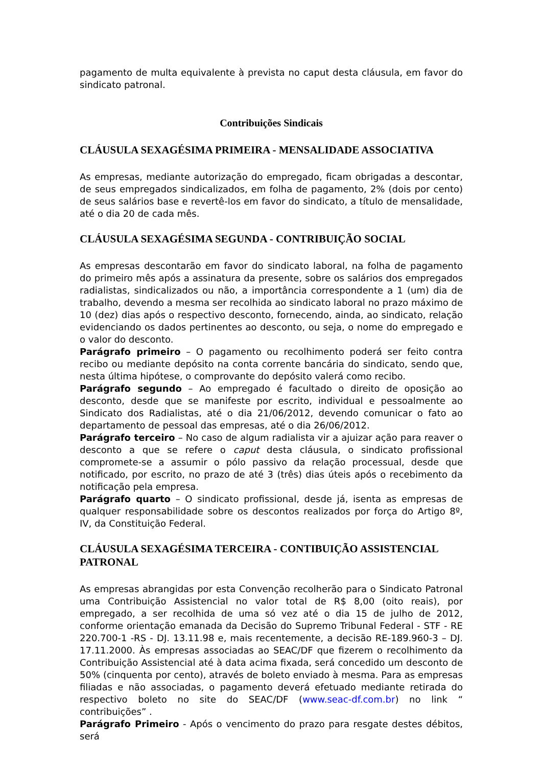pagamento de multa equivalente à prevista no caput desta cláusula, em favor do sindicato patronal.
Contribuições Sindicais
CLÁUSULA SEXAGÉSIMA PRIMEIRA - MENSALIDADE ASSOCIATIVA
As empresas, mediante autorização do empregado, ficam obrigadas a descontar, de seus empregados sindicalizados, em folha de pagamento, 2% (dois por cento) de seus salários base e revertê-los em favor do sindicato, a título de mensalidade, até o dia 20 de cada mês.
CLÁUSULA SEXAGÉSIMA SEGUNDA - CONTRIBUIÇÃO SOCIAL
As empresas descontarão em favor do sindicato laboral, na folha de pagamento do primeiro mês após a assinatura da presente, sobre os salários dos empregados radialistas, sindicalizados ou não, a importância correspondente a 1 (um) dia de trabalho, devendo a mesma ser recolhida ao sindicato laboral no prazo máximo de 10 (dez) dias após o respectivo desconto, fornecendo, ainda, ao sindicato, relação evidenciando os dados pertinentes ao desconto, ou seja, o nome do empregado e o valor do desconto.
Parágrafo primeiro – O pagamento ou recolhimento poderá ser feito contra recibo ou mediante depósito na conta corrente bancária do sindicato, sendo que, nesta última hipótese, o comprovante do depósito valerá como recibo.
Parágrafo segundo – Ao empregado é facultado o direito de oposição ao desconto, desde que se manifeste por escrito, individual e pessoalmente ao Sindicato dos Radialistas, até o dia 21/06/2012, devendo comunicar o fato ao departamento de pessoal das empresas, até o dia 26/06/2012.
Parágrafo terceiro – No caso de algum radialista vir a ajuizar ação para reaver o desconto a que se refere o caput desta cláusula, o sindicato profissional compromete-se a assumir o pólo passivo da relação processual, desde que notificado, por escrito, no prazo de até 3 (três) dias úteis após o recebimento da notificação pela empresa.
Parágrafo quarto – O sindicato profissional, desde já, isenta as empresas de qualquer responsabilidade sobre os descontos realizados por força do Artigo 8º, IV, da Constituição Federal.
CLÁUSULA SEXAGÉSIMA TERCEIRA - CONTIBUIÇÃO ASSISTENCIAL PATRONAL
As empresas abrangidas por esta Convenção recolherão para o Sindicato Patronal uma Contribuição Assistencial no valor total de R$ 8,00 (oito reais), por empregado, a ser recolhida de uma só vez até o dia 15 de julho de 2012, conforme orientação emanada da Decisão do Supremo Tribunal Federal - STF - RE 220.700-1 -RS - DJ. 13.11.98 e, mais recentemente, a decisão RE-189.960-3 – DJ. 17.11.2000. Às empresas associadas ao SEAC/DF que fizerem o recolhimento da Contribuição Assistencial até à data acima fixada, será concedido um desconto de 50% (cinquenta por cento), através de boleto enviado à mesma. Para as empresas filiadas e não associadas, o pagamento deverá efetuado mediante retirada do respectivo boleto no site do SEAC/DF (www.seac-df.com.br) no link “ contribuições” .
Parágrafo Primeiro - Após o vencimento do prazo para resgate destes débitos, será